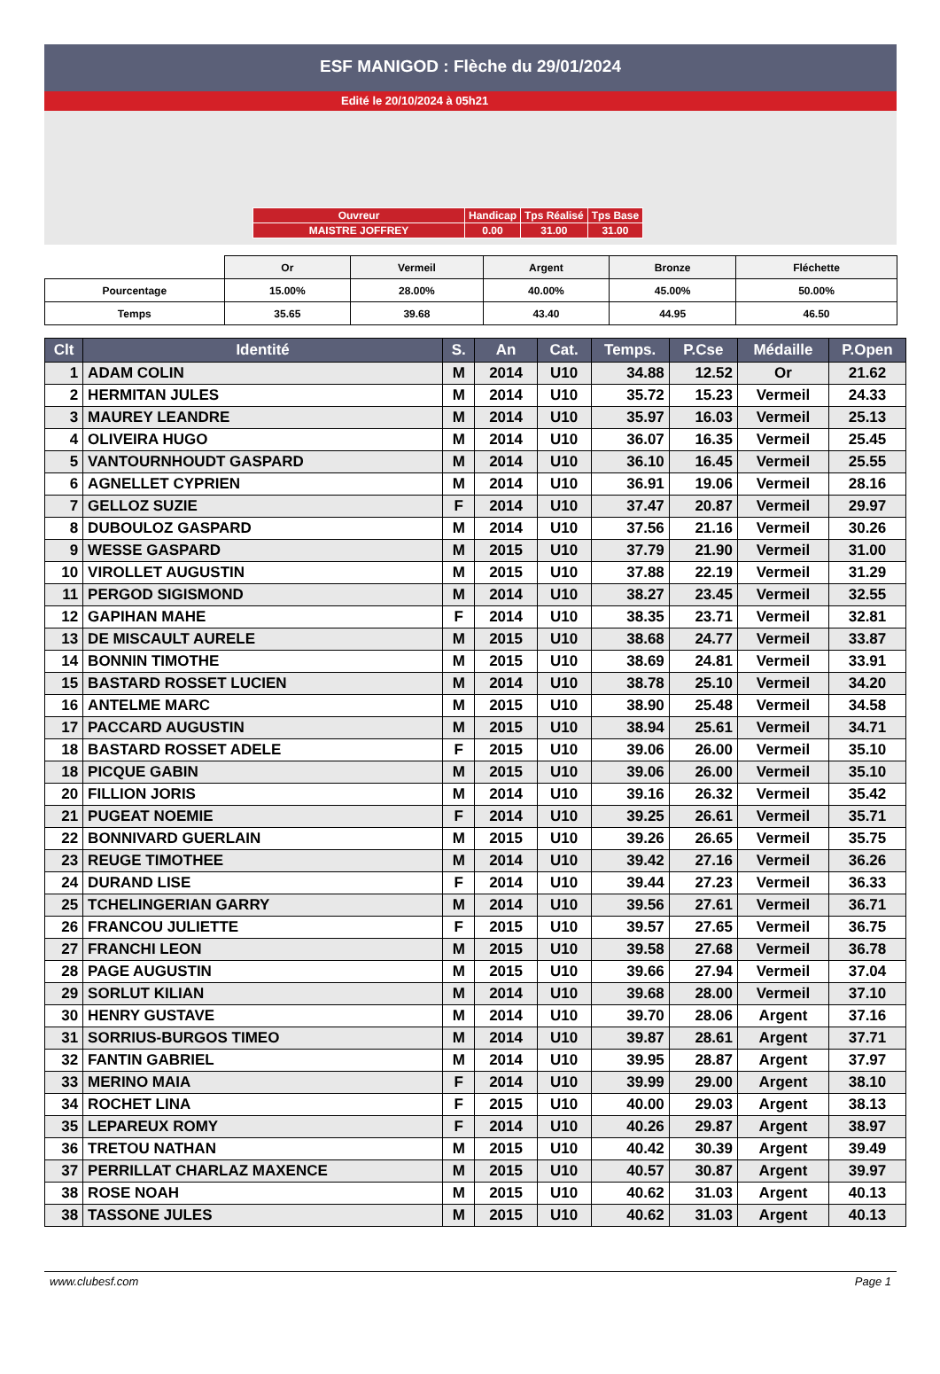ESF MANIGOD : Flèche du 29/01/2024
Edité le 20/10/2024 à 05h21
| Ouvreur | Handicap | Tps Réalisé | Tps Base |
| MAISTRE JOFFREY | 0.00 | 31.00 | 31.00 |
| | Or | Vermeil | Argent | Bronze | Fléchette |
| Pourcentage | 15.00% | 28.00% | 40.00% | 45.00% | 50.00% |
| Temps | 35.65 | 39.68 | 43.40 | 44.95 | 46.50 |
| Clt | Identité | S. | An | Cat. | Temps. | P.Cse | Médaille | P.Open |
| --- | --- | --- | --- | --- | --- | --- | --- | --- |
| 1 | ADAM COLIN | M | 2014 | U10 | 34.88 | 12.52 | Or | 21.62 |
| 2 | HERMITAN JULES | M | 2014 | U10 | 35.72 | 15.23 | Vermeil | 24.33 |
| 3 | MAUREY LEANDRE | M | 2014 | U10 | 35.97 | 16.03 | Vermeil | 25.13 |
| 4 | OLIVEIRA HUGO | M | 2014 | U10 | 36.07 | 16.35 | Vermeil | 25.45 |
| 5 | VANTOURNHOUDT GASPARD | M | 2014 | U10 | 36.10 | 16.45 | Vermeil | 25.55 |
| 6 | AGNELLET CYPRIEN | M | 2014 | U10 | 36.91 | 19.06 | Vermeil | 28.16 |
| 7 | GELLOZ SUZIE | F | 2014 | U10 | 37.47 | 20.87 | Vermeil | 29.97 |
| 8 | DUBOULOZ GASPARD | M | 2014 | U10 | 37.56 | 21.16 | Vermeil | 30.26 |
| 9 | WESSE GASPARD | M | 2015 | U10 | 37.79 | 21.90 | Vermeil | 31.00 |
| 10 | VIROLLET AUGUSTIN | M | 2015 | U10 | 37.88 | 22.19 | Vermeil | 31.29 |
| 11 | PERGOD SIGISMOND | M | 2014 | U10 | 38.27 | 23.45 | Vermeil | 32.55 |
| 12 | GAPIHAN MAHE | F | 2014 | U10 | 38.35 | 23.71 | Vermeil | 32.81 |
| 13 | DE MISCAULT AURELE | M | 2015 | U10 | 38.68 | 24.77 | Vermeil | 33.87 |
| 14 | BONNIN TIMOTHE | M | 2015 | U10 | 38.69 | 24.81 | Vermeil | 33.91 |
| 15 | BASTARD ROSSET LUCIEN | M | 2014 | U10 | 38.78 | 25.10 | Vermeil | 34.20 |
| 16 | ANTELME MARC | M | 2015 | U10 | 38.90 | 25.48 | Vermeil | 34.58 |
| 17 | PACCARD AUGUSTIN | M | 2015 | U10 | 38.94 | 25.61 | Vermeil | 34.71 |
| 18 | BASTARD ROSSET ADELE | F | 2015 | U10 | 39.06 | 26.00 | Vermeil | 35.10 |
| 18 | PICQUE GABIN | M | 2015 | U10 | 39.06 | 26.00 | Vermeil | 35.10 |
| 20 | FILLION JORIS | M | 2014 | U10 | 39.16 | 26.32 | Vermeil | 35.42 |
| 21 | PUGEAT NOEMIE | F | 2014 | U10 | 39.25 | 26.61 | Vermeil | 35.71 |
| 22 | BONNIVARD GUERLAIN | M | 2015 | U10 | 39.26 | 26.65 | Vermeil | 35.75 |
| 23 | REUGE TIMOTHEE | M | 2014 | U10 | 39.42 | 27.16 | Vermeil | 36.26 |
| 24 | DURAND LISE | F | 2014 | U10 | 39.44 | 27.23 | Vermeil | 36.33 |
| 25 | TCHELINGERIAN GARRY | M | 2014 | U10 | 39.56 | 27.61 | Vermeil | 36.71 |
| 26 | FRANCOU JULIETTE | F | 2015 | U10 | 39.57 | 27.65 | Vermeil | 36.75 |
| 27 | FRANCHI LEON | M | 2015 | U10 | 39.58 | 27.68 | Vermeil | 36.78 |
| 28 | PAGE AUGUSTIN | M | 2015 | U10 | 39.66 | 27.94 | Vermeil | 37.04 |
| 29 | SORLUT KILIAN | M | 2014 | U10 | 39.68 | 28.00 | Vermeil | 37.10 |
| 30 | HENRY GUSTAVE | M | 2014 | U10 | 39.70 | 28.06 | Argent | 37.16 |
| 31 | SORRIUS-BURGOS TIMEO | M | 2014 | U10 | 39.87 | 28.61 | Argent | 37.71 |
| 32 | FANTIN GABRIEL | M | 2014 | U10 | 39.95 | 28.87 | Argent | 37.97 |
| 33 | MERINO MAIA | F | 2014 | U10 | 39.99 | 29.00 | Argent | 38.10 |
| 34 | ROCHET LINA | F | 2015 | U10 | 40.00 | 29.03 | Argent | 38.13 |
| 35 | LEPAREUX ROMY | F | 2014 | U10 | 40.26 | 29.87 | Argent | 38.97 |
| 36 | TRETOU NATHAN | M | 2015 | U10 | 40.42 | 30.39 | Argent | 39.49 |
| 37 | PERRILLAT CHARLAZ MAXENCE | M | 2015 | U10 | 40.57 | 30.87 | Argent | 39.97 |
| 38 | ROSE NOAH | M | 2015 | U10 | 40.62 | 31.03 | Argent | 40.13 |
| 38 | TASSONE JULES | M | 2015 | U10 | 40.62 | 31.03 | Argent | 40.13 |
www.clubesf.com Page 1